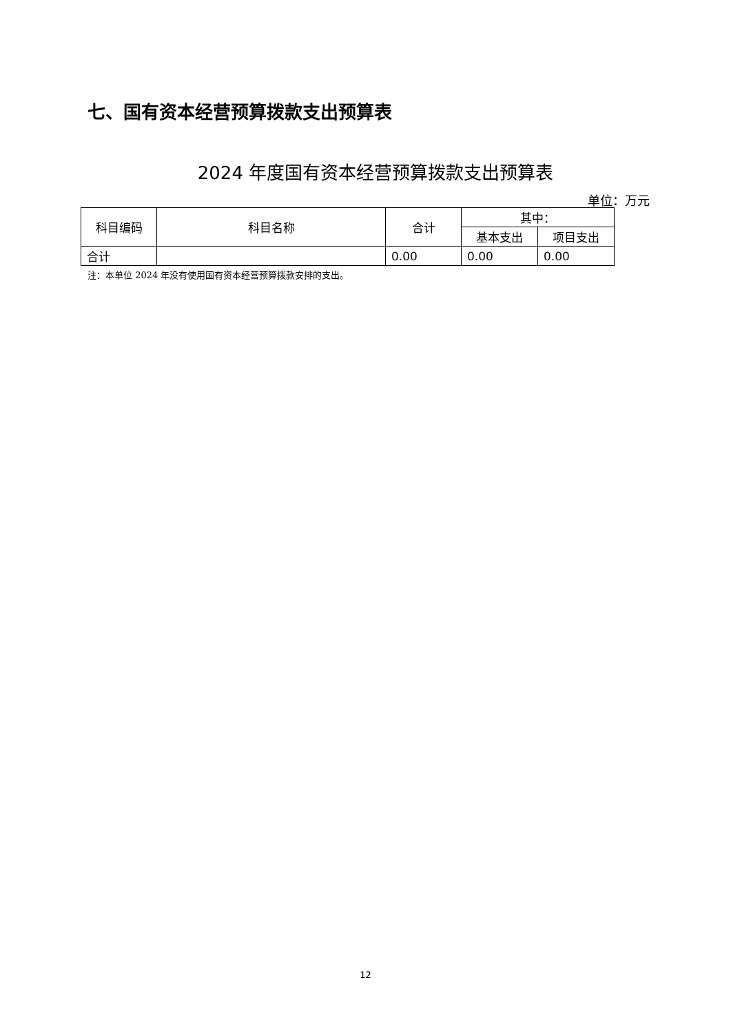七、国有资本经营预算拨款支出预算表
2024 年度国有资本经营预算拨款支出预算表
单位：万元
| 科目编码 | 科目名称 | 合计 | 其中： | |
| --- | --- | --- | --- | --- |
| | | | 基本支出 | 项目支出 |
| 合计 | | 0.00 | 0.00 | 0.00 |
注：本单位 2024 年没有使用国有资本经营预算拨款安排的支出。
12